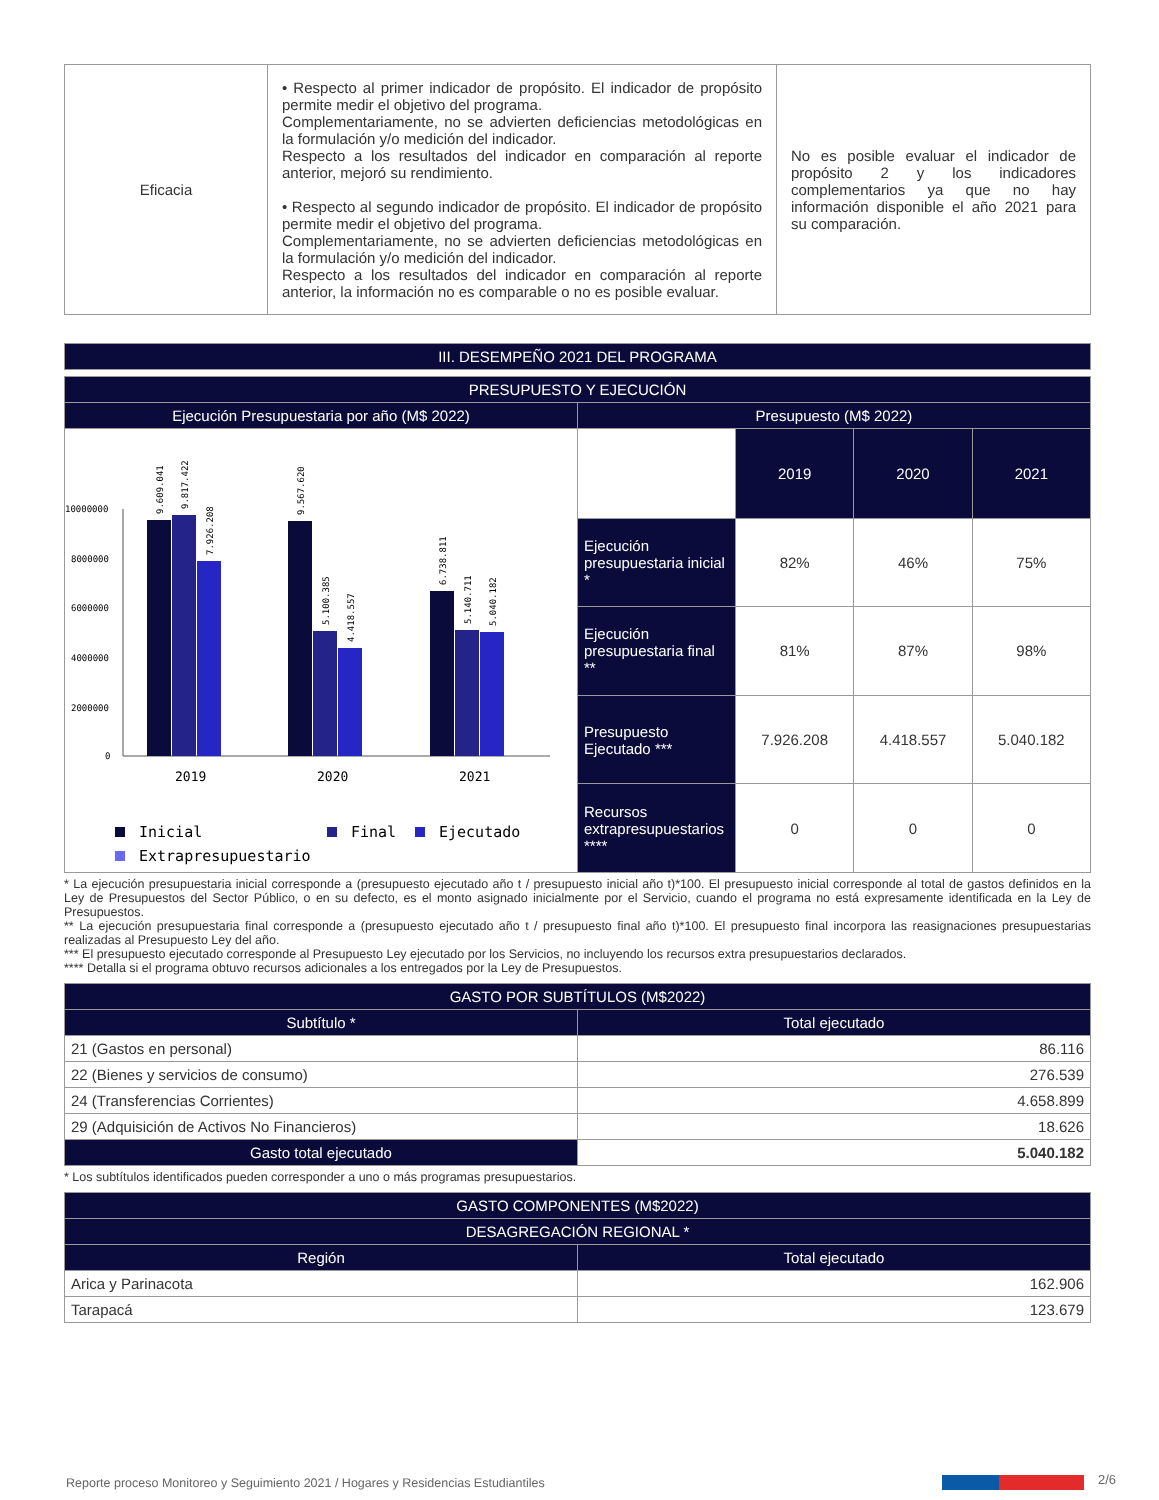| Eficacia | • Respecto al primer indicador de propósito. El indicador de propósito permite medir el objetivo del programa. Complementariamente, no se advierten deficiencias metodológicas en la formulación y/o medición del indicador. Respecto a los resultados del indicador en comparación al reporte anterior, mejoró su rendimiento. • Respecto al segundo indicador de propósito. El indicador de propósito permite medir el objetivo del programa. Complementariamente, no se advierten deficiencias metodológicas en la formulación y/o medición del indicador. Respecto a los resultados del indicador en comparación al reporte anterior, la información no es comparable o no es posible evaluar. | No es posible evaluar el indicador de propósito 2 y los indicadores complementarios ya que no hay información disponible el año 2021 para su comparación. |
| III. DESEMPEÑO 2021 DEL PROGRAMA |
| --- |
| PRESUPUESTO Y EJECUCIÓN | | | | |
| --- | --- | --- | --- | --- |
| Ejecución Presupuestaria por año (M$ 2022) | Presupuesto (M$ 2022) | | | |
| 10000000 8000000 6000000 4000000 2000000 0 9.609.041 9.817.422 7.926.208 9.567.620 5.100.385 4.418.557 6.738.811 5.140.711 5.040.182 2019 2020 2021 Inicial Final Ejecutado Extrapresupuestario | | 2019 | 2020 | 2021 |
| | Ejecución presupuestaria inicial * | 82% | 46% | 75% |
| | Ejecución presupuestaria final ** | 81% | 87% | 98% |
| | Presupuesto Ejecutado *** | 7.926.208 | 4.418.557 | 5.040.182 |
| | Recursos extrapresupuestarios **** | 0 | 0 | 0 |
* La ejecución presupuestaria inicial corresponde a (presupuesto ejecutado año t / presupuesto inicial año t)*100. El presupuesto inicial corresponde al total de gastos definidos en la Ley de Presupuestos del Sector Público, o en su defecto, es el monto asignado inicialmente por el Servicio, cuando el programa no está expresamente identificada en la Ley de Presupuestos.
** La ejecución presupuestaria final corresponde a (presupuesto ejecutado año t / presupuesto final año t)*100. El presupuesto final incorpora las reasignaciones presupuestarias realizadas al Presupuesto Ley del año.
*** El presupuesto ejecutado corresponde al Presupuesto Ley ejecutado por los Servicios, no incluyendo los recursos extra presupuestarios declarados.
**** Detalla si el programa obtuvo recursos adicionales a los entregados por la Ley de Presupuestos.
| GASTO POR SUBTÍTULOS (M$2022) | |
| --- | --- |
| Subtítulo * | Total ejecutado |
| 21 (Gastos en personal) | 86.116 |
| 22 (Bienes y servicios de consumo) | 276.539 |
| 24 (Transferencias Corrientes) | 4.658.899 |
| 29 (Adquisición de Activos No Financieros) | 18.626 |
| Gasto total ejecutado | 5.040.182 |
* Los subtítulos identificados pueden corresponder a uno o más programas presupuestarios.
| GASTO COMPONENTES (M$2022) | |
| --- | --- |
| DESAGREGACIÓN REGIONAL * | |
| Región | Total ejecutado |
| Arica y Parinacota | 162.906 |
| Tarapacá | 123.679 |
Reporte proceso Monitoreo y Seguimiento 2021 / Hogares y Residencias Estudiantiles
2/6